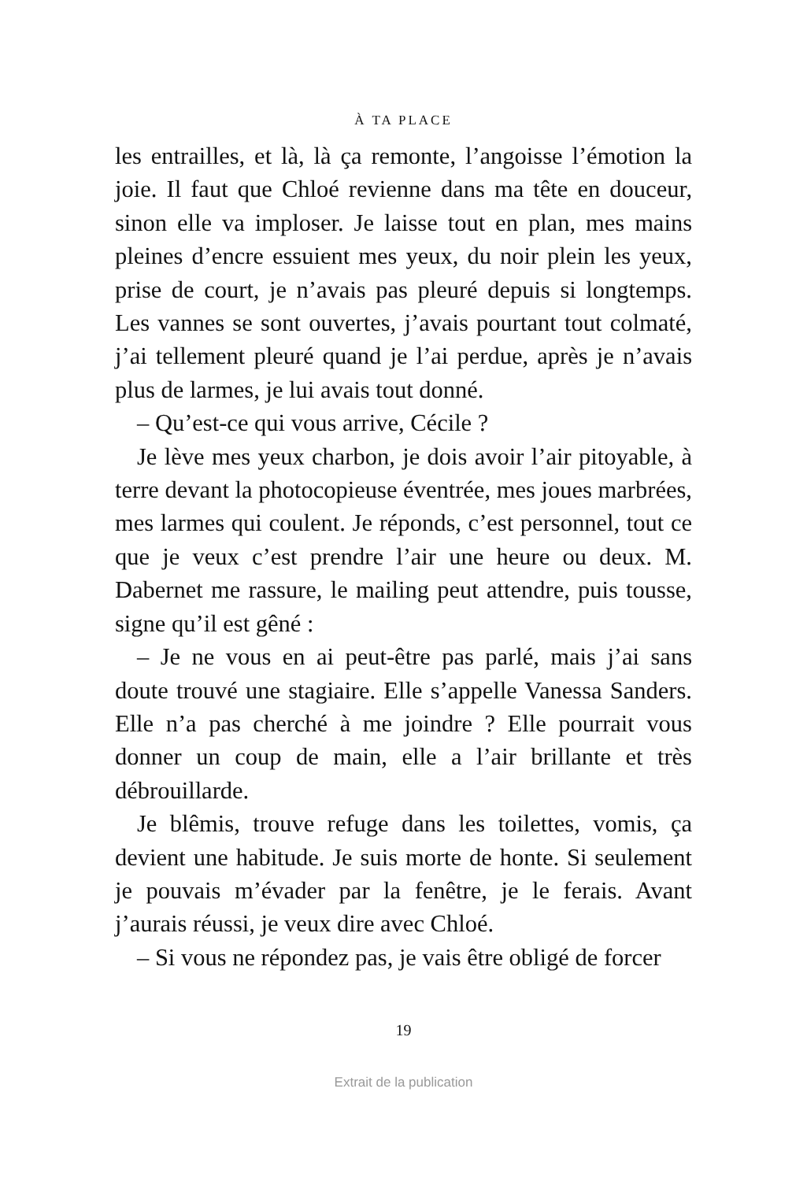À TA PLACE
les entrailles, et là, là ça remonte, l’angoisse l’émotion la joie. Il faut que Chloé revienne dans ma tête en douceur, sinon elle va imploser. Je laisse tout en plan, mes mains pleines d’encre essuient mes yeux, du noir plein les yeux, prise de court, je n’avais pas pleuré depuis si longtemps. Les vannes se sont ouvertes, j’avais pourtant tout colmaté, j’ai tellement pleuré quand je l’ai perdue, après je n’avais plus de larmes, je lui avais tout donné.
– Qu’est-ce qui vous arrive, Cécile ?
Je lève mes yeux charbon, je dois avoir l’air pitoyable, à terre devant la photocopieuse éventrée, mes joues marbrées, mes larmes qui coulent. Je réponds, c’est personnel, tout ce que je veux c’est prendre l’air une heure ou deux. M. Dabernet me rassure, le mailing peut attendre, puis tousse, signe qu’il est gêné :
– Je ne vous en ai peut-être pas parlé, mais j’ai sans doute trouvé une stagiaire. Elle s’appelle Vanessa Sanders. Elle n’a pas cherché à me joindre ? Elle pourrait vous donner un coup de main, elle a l’air brillante et très débrouillarde.
Je blêmis, trouve refuge dans les toilettes, vomis, ça devient une habitude. Je suis morte de honte. Si seulement je pouvais m’évader par la fenêtre, je le ferais. Avant j’aurais réussi, je veux dire avec Chloé.
– Si vous ne répondez pas, je vais être obligé de forcer
19
Extrait de la publication